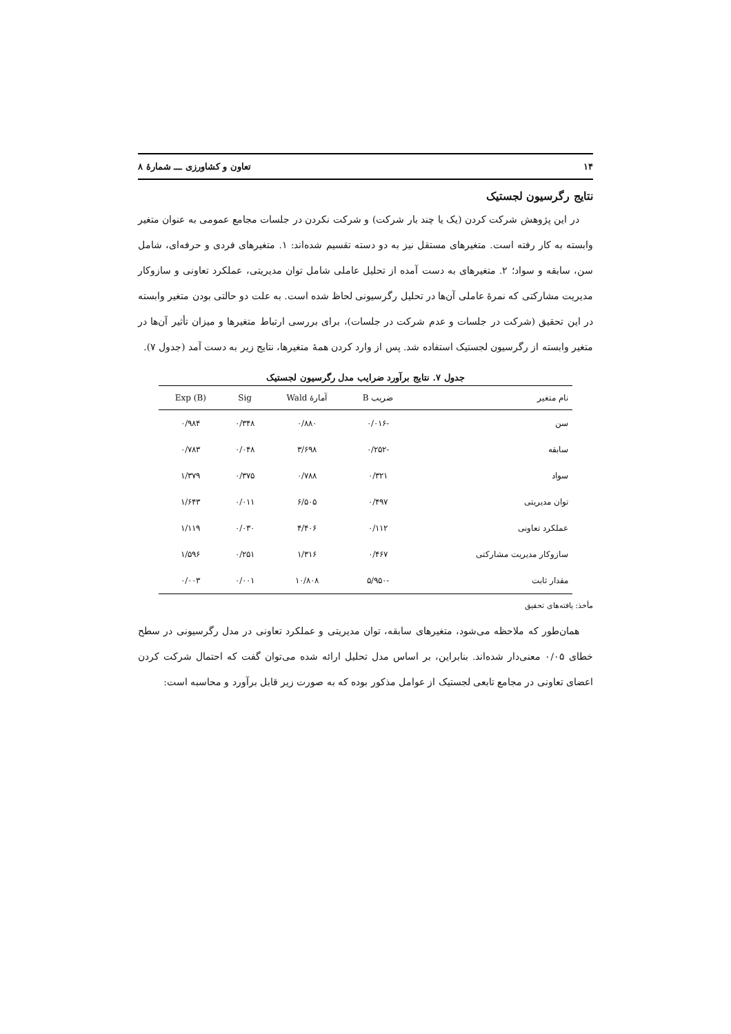۱۴ تعاون و کشاورزی ـــ شمارۀ ۸
نتایج رگرسیون لجستیک
در این پژوهش شرکت کردن (یک یا چند بار شرکت) و شرکت نکردن در جلسات مجامع عمومی به عنوان متغیر وابسته به کار رفته است. متغیرهای مستقل نیز به دو دسته تقسیم شده‌اند: ۱. متغیرهای فردی و حرفه‌ای، شامل سن، سابقه و سواد؛ ۲. متغیرهای به دست آمده از تحلیل عاملی شامل توان مدیریتی، عملکرد تعاونی و سازوکار مدیریت مشارکتی که نمرۀ عاملی آن‌ها در تحلیل رگرسیونی لحاظ شده است. به علت دو حالتی بودن متغیر وابسته در این تحقیق (شرکت در جلسات و عدم شرکت در جلسات)، برای بررسی ارتباط متغیرها و میزان تأثیر آن‌ها در متغیر وابسته از رگرسیون لجستیک استفاده شد. پس از وارد کردن همۀ متغیرها، نتایج زیر به دست آمد (جدول ۷).
جدول ۷. نتایج برآورد ضرایب مدل رگرسیون لجستیک
| نام متغیر | ضریب B | آمارۀ Wald | Sig | Exp (B) |
| --- | --- | --- | --- | --- |
| سن | -۰/۰۱۶ | ۰/۸۸۰ | ۰/۳۴۸ | ۰/۹۸۴ |
| سابقه | -۰/۲۵۲ | ۳/۶۹۸ | ۰/۰۴۸ | ۰/۷۸۳ |
| سواد | ۰/۳۲۱ | ۰/۷۸۸ | ۰/۳۷۵ | ۱/۳۷۹ |
| توان مدیریتی | ۰/۴۹۷ | ۶/۵۰۵ | ۰/۰۱۱ | ۱/۶۴۳ |
| عملکرد تعاونی | ۰/۱۱۲ | ۴/۴۰۶ | ۰/۰۳۰ | ۱/۱۱۹ |
| سازوکار مدیریت مشارکتی | ۰/۴۶۷ | ۱/۳۱۶ | ۰/۲۵۱ | ۱/۵۹۶ |
| مقدار ثابت | -۵/۹۵۰ | ۱۰/۸۰۸ | ۰/۰۰۱ | ۰/۰۰۳ |
مأخذ: یافته‌های تحقیق
همان‌طور که ملاحظه می‌شود، متغیرهای سابقه، توان مدیریتی و عملکرد تعاونی در مدل رگرسیونی در سطح خطای ۰/۰۵ معنی‌دار شده‌اند. بنابراین، بر اساس مدل تحلیل ارائه شده می‌توان گفت که احتمال شرکت کردن اعضای تعاونی در مجامع تابعی لجستیک از عوامل مذکور بوده که به صورت زیر قابل برآورد و محاسبه است: